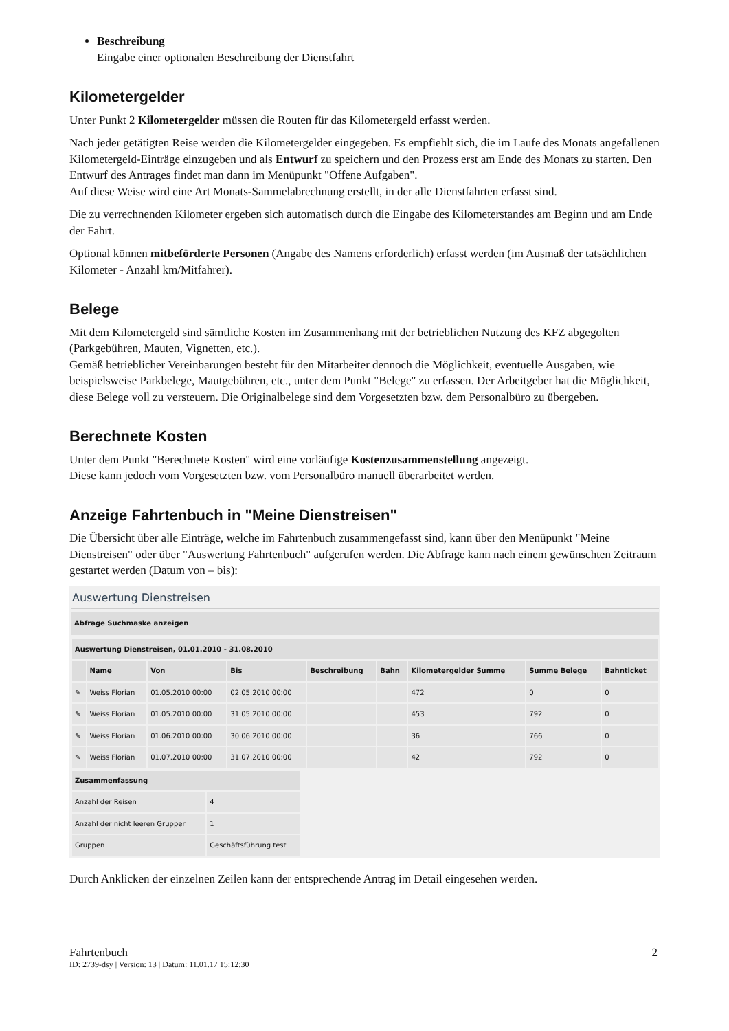Beschreibung
Eingabe einer optionalen Beschreibung der Dienstfahrt
Kilometergelder
Unter Punkt 2 Kilometergelder müssen die Routen für das Kilometergeld erfasst werden.
Nach jeder getätigten Reise werden die Kilometergelder eingegeben. Es empfiehlt sich, die im Laufe des Monats angefallenen Kilometergeld-Einträge einzugeben und als Entwurf zu speichern und den Prozess erst am Ende des Monats zu starten. Den Entwurf des Antrages findet man dann im Menüpunkt "Offene Aufgaben".
Auf diese Weise wird eine Art Monats-Sammelabrechnung erstellt, in der alle Dienstfahrten erfasst sind.
Die zu verrechnenden Kilometer ergeben sich automatisch durch die Eingabe des Kilometerstandes am Beginn und am Ende der Fahrt.
Optional können mitbeförderte Personen (Angabe des Namens erforderlich) erfasst werden (im Ausmaß der tatsächlichen Kilometer - Anzahl km/Mitfahrer).
Belege
Mit dem Kilometergeld sind sämtliche Kosten im Zusammenhang mit der betrieblichen Nutzung des KFZ abgegolten (Parkgebühren, Mauten, Vignetten, etc.).
Gemäß betrieblicher Vereinbarungen besteht für den Mitarbeiter dennoch die Möglichkeit, eventuelle Ausgaben, wie beispielsweise Parkbelege, Mautgebühren, etc., unter dem Punkt "Belege" zu erfassen. Der Arbeitgeber hat die Möglichkeit, diese Belege voll zu versteuern. Die Originalbelege sind dem Vorgesetzten bzw. dem Personalbüro zu übergeben.
Berechnete Kosten
Unter dem Punkt "Berechnete Kosten" wird eine vorläufige Kostenzusammenstellung angezeigt.
Diese kann jedoch vom Vorgesetzten bzw. vom Personalbüro manuell überarbeitet werden.
Anzeige Fahrtenbuch in "Meine Dienstreisen"
Die Übersicht über alle Einträge, welche im Fahrtenbuch zusammengefasst sind, kann über den Menüpunkt "Meine Dienstreisen" oder über "Auswertung Fahrtenbuch" aufgerufen werden. Die Abfrage kann nach einem gewünschten Zeitraum gestartet werden (Datum von – bis):
Auswertung Dienstreisen
Abfrage Suchmaske anzeigen
| Auswertung Dienstreisen, 01.01.2010 - 31.08.2010 | | | | | | | | |
| --- | --- | --- | --- | --- | --- | --- | --- | --- |
| | Name | Von | Bis | Beschreibung | Bahn | Kilometergelder Summe | Summe Belege | Bahnticket |
| ✎ | Weiss Florian | 01.05.2010 00:00 | 02.05.2010 00:00 | | | 472 | 0 | 0 |
| ✎ | Weiss Florian | 01.05.2010 00:00 | 31.05.2010 00:00 | | | 453 | 792 | 0 |
| ✎ | Weiss Florian | 01.06.2010 00:00 | 30.06.2010 00:00 | | | 36 | 766 | 0 |
| ✎ | Weiss Florian | 01.07.2010 00:00 | 31.07.2010 00:00 | | | 42 | 792 | 0 |
| Zusammenfassung | |
| --- | --- |
| Anzahl der Reisen | 4 |
| Anzahl der nicht leeren Gruppen | 1 |
| Gruppen | Geschäftsführung test |
Durch Anklicken der einzelnen Zeilen kann der entsprechende Antrag im Detail eingesehen werden.
Fahrtenbuch 2
ID: 2739-dsy | Version: 13 | Datum: 11.01.17 15:12:30